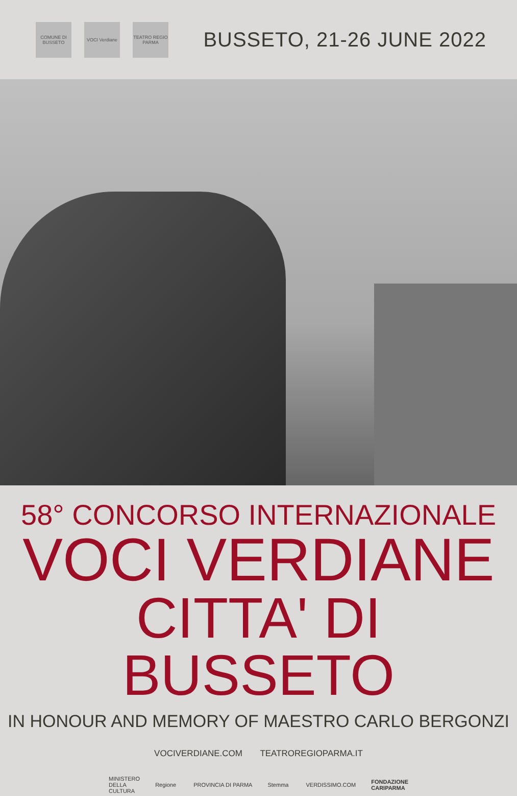COMUNE DI BUSSETO
VOCI Verdiane
TEATRO REGIO PARMA
BUSSETO, 21-26 JUNE 2022
58° CONCORSO INTERNAZIONALE
VOCI VERDIANE
CITTA' DI BUSSETO
IN HONOUR AND MEMORY OF MAESTRO CARLO BERGONZI
VOCIVERDIANE.COM TEATROREGIOPARMA.IT
MINISTERO
DELLA
CULTURA
Regione PROVINCIA DI PARMA Stemma VERDISSIMO.COM
FONDAZIONE
CARIPARMA